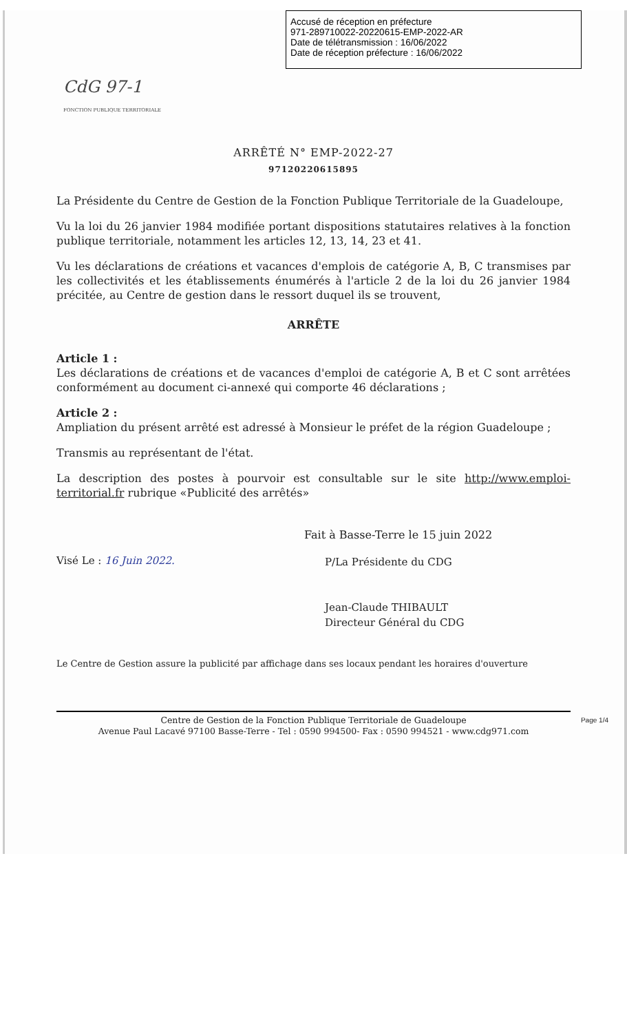Accusé de réception en préfecture
971-289710022-20220615-EMP-2022-AR
Date de télétransmission : 16/06/2022
Date de réception préfecture : 16/06/2022
CdG 97-1
FONCTION PUBLIQUE TERRITORIALE
ARRÊTÉ N° EMP-2022-27
97120220615895
La Présidente du Centre de Gestion de la Fonction Publique Territoriale de la Guadeloupe,
Vu la loi du 26 janvier 1984 modifiée portant dispositions statutaires relatives à la fonction publique territoriale, notamment les articles 12, 13, 14, 23 et 41.
Vu les déclarations de créations et vacances d'emplois de catégorie A, B, C transmises par les collectivités et les établissements énumérés à l'article 2 de la loi du 26 janvier 1984 précitée, au Centre de gestion dans le ressort duquel ils se trouvent,
ARRÊTE
Article 1 :
Les déclarations de créations et de vacances d'emploi de catégorie A, B et C sont arrêtées conformément au document ci-annexé qui comporte 46 déclarations ;
Article 2 :
Ampliation du présent arrêté est adressé à Monsieur le préfet de la région Guadeloupe ;
Transmis au représentant de l'état.
La description des postes à pourvoir est consultable sur le site http://www.emploi- territorial.fr rubrique «Publicité des arrêtés»
Fait à Basse-Terre le 15 juin 2022
Visé Le : 16 Juin 2022.
P/La Présidente du CDG
Jean-Claude THIBAULT
Directeur Général du CDG
Le Centre de Gestion assure la publicité par affichage dans ses locaux pendant les horaires d'ouverture
Page 1/4 Centre de Gestion de la Fonction Publique Territoriale de Guadeloupe
Avenue Paul Lacavé 97100 Basse-Terre - Tel : 0590 994500- Fax : 0590 994521 - www.cdg971.com